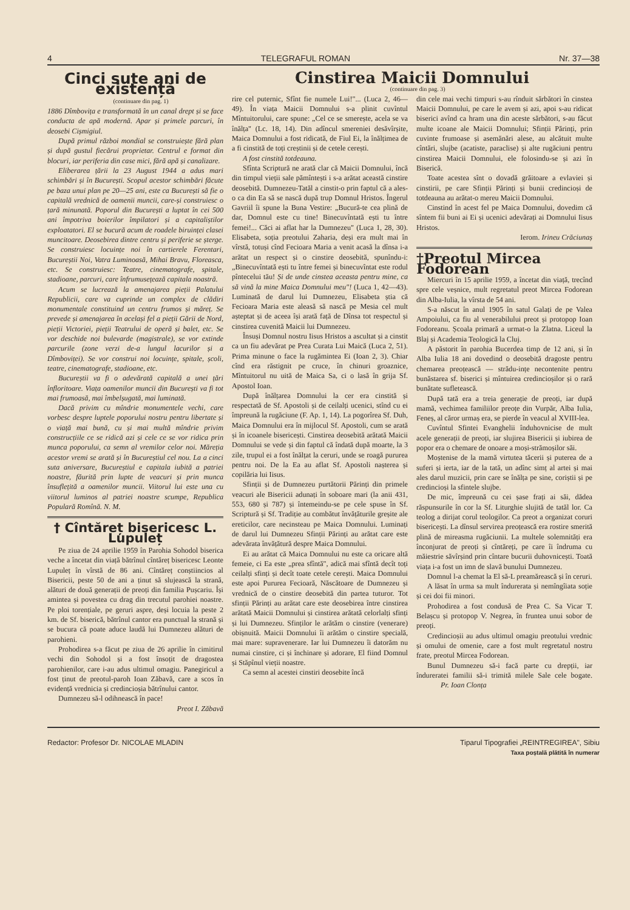4 TELEGRAFUL ROMAN Nr. 37—38
Cinci sute ani de existență
(continuare din pag. 1)
1886 Dîmbovița e transformată în un canal drept și se face conducta de apă modernă. Apar și primele parcuri, în deosebi Cișmigiul.
După primul război mondial se construiește fără plan și după gustul fiecărui proprietar. Centrul e format din blocuri, iar periferia din case mici, fără apă și canalizare.
Eliberarea țării la 23 August 1944 a adus mari schimbări și în București. Scopul acestor schimbări făcute pe baza unui plan pe 20—25 ani, este ca București să fie o capitală vrednică de oamenii muncii, care-și construiesc o țară minunată. Poporul din București a luptat în cei 500 ani împotriva boierilor împilatori și a capitaliștilor exploatatori. El se bucură acum de roadele biruinței clasei muncitoare. Deosebirea dintre centru și periferie se șterge. Se construiesc locuințe noi în cartierele Ferentari, Bucureștii Noi, Vatra Luminoasă, Mihai Bravu, Floreasca, etc. Se construiesc: Teatre, cinematografe, spitale, stadioane, parcuri, care înfrumusețează capitala noastră.
Acum se lucrează la amenajarea pieții Palatului Republicii, care va cuprinde un complex de clădiri monumentale constituind un centru frumos și măreț. Se prevede și amenajarea în același fel a pieții Gării de Nord, pieții Victoriei, pieții Teatrului de operă și balet, etc. Se vor deschide noi bulevarde (magistrale), se vor extinde parcurile (zone verzi de-a lungul lacurilor și a Dîmboviței). Se vor construi noi locuințe, spitale, școli, teatre, cinematografe, stadioane, etc.
Bucureștii va fi o adevărată capitală a unei țări înfloritoare. Viața oamenilor muncii din București va fi tot mai frumoasă, mai îmbelșugată, mai luminată.
Dacă privim cu mîndrie monumentele vechi, care vorbesc despre luptele poporului nostru pentru libertate și o viață mai bună, cu și mai multă mîndrie privim construcțiile ce se ridică azi și cele ce se vor ridica prin munca poporului, ca semn al vremilor celor noi. Măreția acestor vremi se arată și în Bucureștiul cel nou. La a cinci suta aniversare, Bucureștiul e capitala iubită a patriei noastre, făurită prin lupte de veacuri și prin munca însuflețită a oamenilor muncii. Viitorul lui este una cu viitorul luminos al patriei noastre scumpe, Republica Populară Romînă. N. M.
† Cîntăreț bisericesc L. Lupuleț
Pe ziua de 24 aprilie 1959 în Parohia Sohodol biserica veche a încetat din viață bătrînul cîntăreț bisericesc Leonte Lupuleț în vîrstă de 86 ani. Cîntăreț conștiincios al Bisericii, peste 50 de ani a ținut să slujească la strană, alături de două generații de preoți din familia Pușcariu. Își amintea și povestea cu drag din trecutul parohiei noastre. Pe ploi torențiale, pe geruri aspre, deși locuia la peste 2 km. de Sf. biserică, bătrînul cantor era punctual la strană și se bucura că poate aduce laudă lui Dumnezeu alături de parohieni.
Prohodirea s-a făcut pe ziua de 26 aprilie în cimitirul vechi din Sohodol și a fost însoțit de dragostea parohienilor, care i-au adus ultimul omagiu. Panegiricul a fost ținut de preotul-paroh Ioan Zăbavă, care a scos în evidență vrednicia și credincioșia bătrînului cantor.
Dumnezeu să-l odihnească în pace!
Preot I. Zăbavă
Cinstirea Maicii Domnului
(continuare din pag. 3)
rire cel puternic, Sfînt fie numele Lui!"... (Luca 2, 46—49). În viața Maicii Domnului s-a plinit cuvîntul Mîntuitorului, care spune: „Cel ce se smerește, acela se va înălța" (Lc. 18, 14). Din adîncul smereniei desăvîrșite, Maica Domnului a fost ridicată, de Fiul Ei, la înălțimea de a fi cinstită de toți creștinii și de cetele cerești.
A fost cinstită totdeauna.
Sfînta Scriptură ne arată clar că Maicii Domnului, încă din timpul vieții sale pămîntești i s-a arătat această cinstire deosebită. Dumnezeu-Tatăl a cinstit-o prin faptul că a ales-o ca din Ea să se nască după trup Domnul Hristos. Îngerul Gavriil îi spune la Buna Vestire: „Bucură-te cea plină de dar, Domnul este cu tine! Binecuvîntată ești tu între femei!... Căci ai aflat har la Dumnezeu" (Luca 1, 28, 30). Elisabeta, soția preotului Zaharia, deși era mult mai în vîrstă, totuși cînd Fecioara Maria a venit acasă la dînsa i-a arătat un respect și o cinstire deosebită, spunîndu-i: „Binecuvîntată ești tu între femei și binecuvîntat este rodul pîntecelui tău! Și de unde cinstea aceasta pentru mine, ca să vină la mine Maica Domnului meu"! (Luca 1, 42—43). Luminată de darul lui Dumnezeu, Elisabeta știa că Fecioara Maria este aleasă să nască pe Mesia cel mult așteptat și de aceea își arată față de Dînsa tot respectul și cinstirea cuvenită Maicii lui Dumnezeu.
Însuși Domnul nostru Iisus Hristos a ascultat și a cinstit ca un fiu adevărat pe Prea Curata Lui Maică (Luca 2, 51). Prima minune o face la rugămintea Ei (Ioan 2, 3). Chiar cînd era răstignit pe cruce, în chinuri groaznice, Mîntuitorul nu uită de Maica Sa, ci o lasă în grija Sf. Apostol Ioan.
După înălțarea Domnului la cer era cinstită și respectată de Sf. Apostoli și de ceilalți ucenici, stînd cu ei împreună la rugăciune (F. Ap. 1, 14). La pogorîrea Sf. Duh, Maica Domnului era în mijlocul Sf. Apostoli, cum se arată și în icoanele bisericești. Cinstirea deosebită arătată Maicii Domnului se vede și din faptul că îndată după moarte, la 3 zile, trupul ei a fost înălțat la ceruri, unde se roagă pururea pentru noi. De la Ea au aflat Sf. Apostoli nașterea și copilăria lui Iisus.
Sfinții și de Dumnezeu purtătorii Părinți din primele veacuri ale Bisericii adunați în soboare mari (la anii 431, 553, 680 și 787) și întemeindu-se pe cele spuse în Sf. Scriptură și Sf. Tradiție au combătut învățăturile greșite ale ereticilor, care necinsteau pe Maica Domnului. Luminați de darul lui Dumnezeu Sfinții Părinți au arătat care este adevărata învățătură despre Maica Domnului.
Ei au arătat că Maica Domnului nu este ca oricare altă femeie, ci Ea este „prea sfîntă", adică mai sfîntă decît toți ceilalți sfinți și decît toate cetele cerești. Maica Domnului este apoi Pururea Fecioară, Născătoare de Dumnezeu și vrednică de o cinstire deosebită din partea tuturor. Tot sfinții Părinți au arătat care este deosebirea între cinstirea arătată Maicii Domnului și cinstirea arătată celorlalți sfinți și lui Dumnezeu. Sfinților le arătăm o cinstire (venerare) obișnuită. Maicii Domnului îi arătăm o cinstire specială, mai mare: supravenerare. Iar lui Dumnezeu îi datorăm nu numai cinstire, ci și închinare și adorare, El fiind Domnul și Stăpînul vieții noastre.
Ca semn al acestei cinstiri deosebite încă
din cele mai vechi timpuri s-au rînduit sărbători în cinstea Maicii Domnului, pe care le avem și azi, apoi s-au ridicat biserici avînd ca hram una din aceste sărbători, s-au făcut multe icoane ale Maicii Domnului; Sfinții Părinți, prin cuvinte frumoase și asemănări alese, au alcătuit multe cîntări, slujbe (acatiste, paraclise) și alte rugăciuni pentru cinstirea Maicii Domnului, ele folosindu-se și azi în Biserică.
Toate acestea sînt o dovadă grăitoare a evlaviei și cinstirii, pe care Sfinții Părinți și bunii credincioși de totdeauna au arătat-o mereu Maicii Domnului.
Cinstind în acest fel pe Maica Domnului, dovedim că sîntem fii buni ai Ei și ucenici adevărați ai Domnului Iisus Hristos.
Ierom. Irineu Crăciunaș
†Preotul Mircea Fodorean
Miercuri în 15 aprilie 1959, a încetat din viață, trecînd spre cele veșnice, mult regretatul preot Mircea Fodorean din Alba-Iulia, la vîrsta de 54 ani.
S-a născut în anul 1905 în satul Galați de pe Valea Ampoiului, ca fiu al venerabilului preot și protopop Ioan Fodoreanu. Școala primară a urmat-o la Zlatna. Liceul la Blaj și Academia Teologică la Cluj.
A păstorit în parohia Bucerdea timp de 12 ani, și în Alba Iulia 18 ani dovedind o deosebită dragoste pentru chemarea preoțească — strădu-ințe necontenite pentru bunăstarea sf. biserici și mîntuirea credincioșilor și o rară bunătate sufletească.
După tată era a treia generație de preoți, iar după mamă, vechimea familiilor preoțe din Vurpăr, Alba Iulia, Feneș, al căror urmaș era, se pierde în veacul al XVIII-lea.
Cuvîntul Sfintei Evanghelii înduhovnicise de mult acele generații de preoți, iar slujirea Bisericii și iubirea de popor era o chemare de onoare a moși-strămoșilor săi.
Moștenise de la mamă virtutea tăcerii și puterea de a suferi și ierta, iar de la tată, un adînc simț al artei și mai ales darul muzicii, prin care se înălța pe sine, coriștii și pe credincioși la sfintele slujbe.
De mic, împreună cu cei șase frați ai săi, dădea răspunsurile în cor la Sf. Liturghie slujită de tatăl lor. Ca teolog a dirijat corul teologilor. Ca preot a organizat coruri bisericești. La dînsul servirea preoțească era rostire smerită plină de mireasma rugăciunii. La multele solemnități era înconjurat de preoți și cîntăreți, pe care îi îndruma cu măiestrie săvîrșind prin cîntare bucurii duhovnicești. Toată viața i-a fost un imn de slavă bunului Dumnezeu.
Domnul l-a chemat la El să-L preamărească și în ceruri.
A lăsat în urma sa mult îndurerata și nemîngîiata soție și cei doi fii minori.
Prohodirea a fost condusă de Prea C. Sa Vicar T. Belașcu și protopop V. Negrea, în fruntea unui sobor de preoți.
Credincioșii au adus ultimul omagiu preotului vrednic și omului de omenie, care a fost mult regretatul nostru frate, preotul Mircea Fodorean.
Bunul Dumnezeu să-i facă parte cu drepții, iar îndureratei familii să-i trimită milele Sale cele bogate. Pr. Ioan Clonța
Redactor: Profesor Dr. NICOLAE MLADIN Tiparul Tipografiei „REINTREGIREA", Sibiu
Taxa poștală plătită în numerar